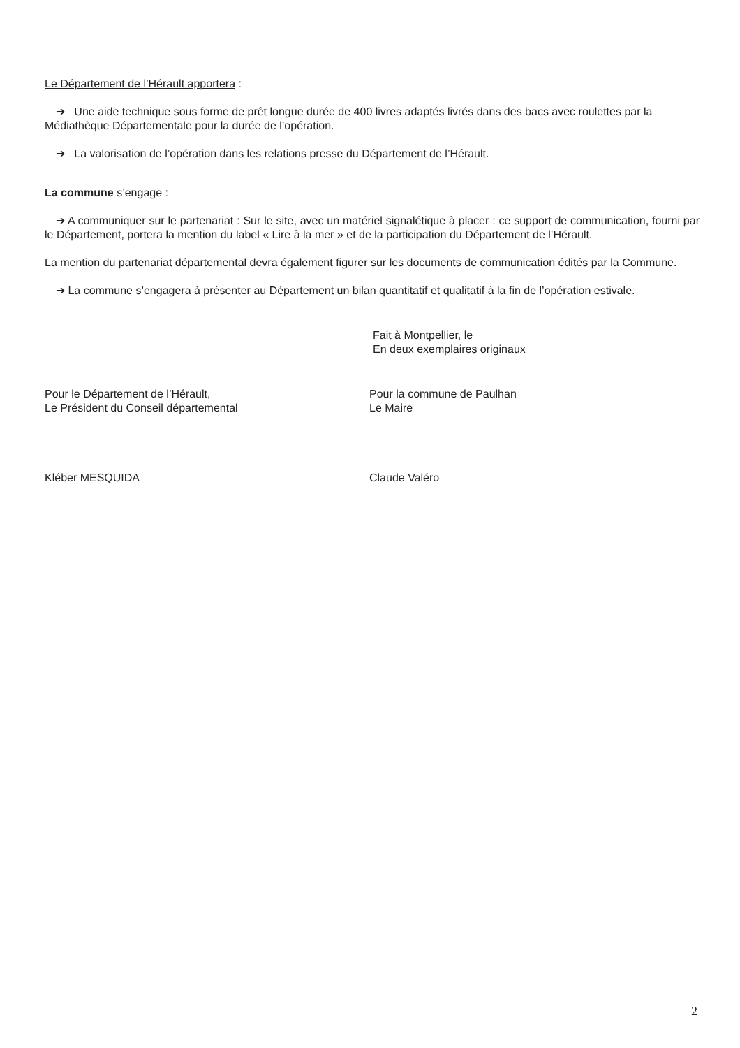Le Département de l’Hérault apportera :
➔ Une aide technique sous forme de prêt longue durée de 400 livres adaptés livrés dans des bacs avec roulettes par la Médiathèque Départementale pour la durée de l’opération.
➔ La valorisation de l’opération dans les relations presse du Département de l’Hérault.
La commune s’engage :
➔ A communiquer sur le partenariat : Sur le site, avec un matériel signalétique à placer : ce support de communication, fourni par le Département, portera la mention du label « Lire à la mer » et de la participation du Département de l’Hérault.
La mention du partenariat départemental devra également figurer sur les documents de communication édités par la Commune.
➔ La commune s’engagera à présenter au Département un bilan quantitatif et qualitatif à la fin de l’opération estivale.
Fait à Montpellier, le
En deux exemplaires originaux
Pour le Département de l’Hérault,
Le Président du Conseil départemental
Pour la commune de Paulhan
Le Maire
Kléber MESQUIDA Claude Valéro
2